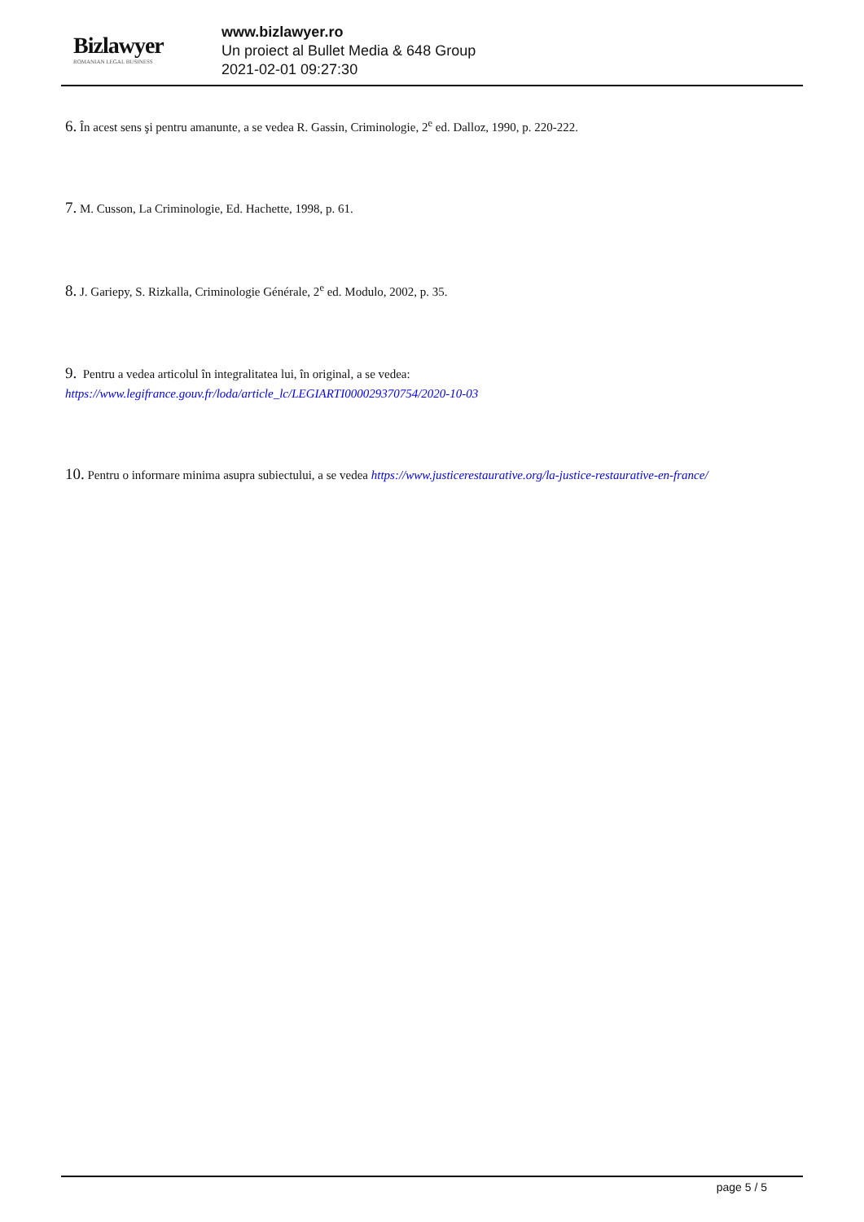Bizlawyer
ROMANIAN LEGAL BUSINESS
www.bizlawyer.ro
Un proiect al Bullet Media & 648 Group
2021-02-01 09:27:30
6. În acest sens şi pentru amanunte, a se vedea R. Gassin, Criminologie, 2<sup>e</sup> ed. Dalloz, 1990, p. 220-222.
7. M. Cusson, La Criminologie, Ed. Hachette, 1998, p. 61.
8. J. Gariepy, S. Rizkalla, Criminologie Générale, 2<sup>e</sup> ed. Modulo, 2002, p. 35.
9. Pentru a vedea articolul în integralitatea lui, în original, a se vedea:
https://www.legifrance.gouv.fr/loda/article_lc/LEGIARTI000029370754/2020-10-03
10. Pentru o informare minima asupra subiectului, a se vedea https://www.justicerestaurative.org/la-justice-restaurative-en-france/
page 5 / 5